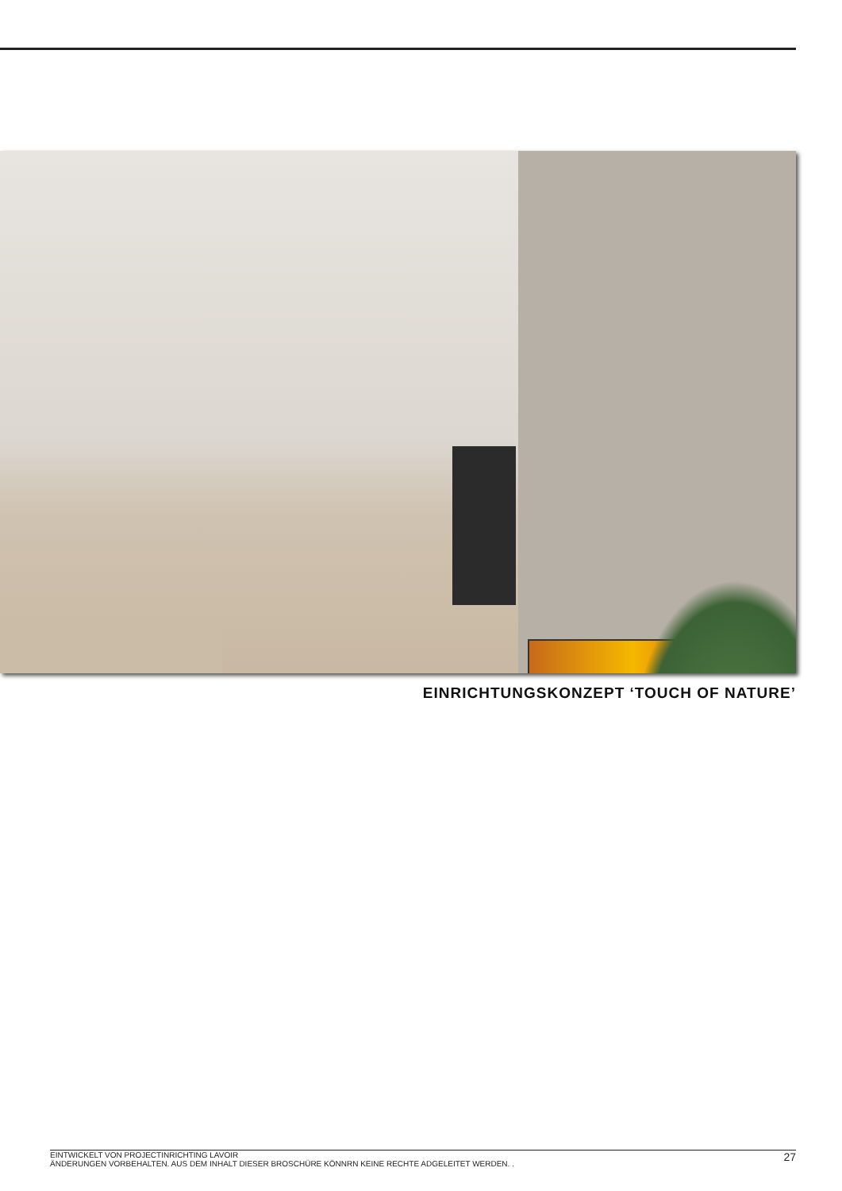EINRICHTUNGSKONZEPT ‘TOUCH OF NATURE’
EINTWICKELT VON PROJECTINRICHTING LAVOIR
ÄNDERUNGEN VORBEHALTEN. AUS DEM INHALT DIESER BROSCHÜRE KÖNNRN KEINE RECHTE ADGELEITET WERDEN. .
27